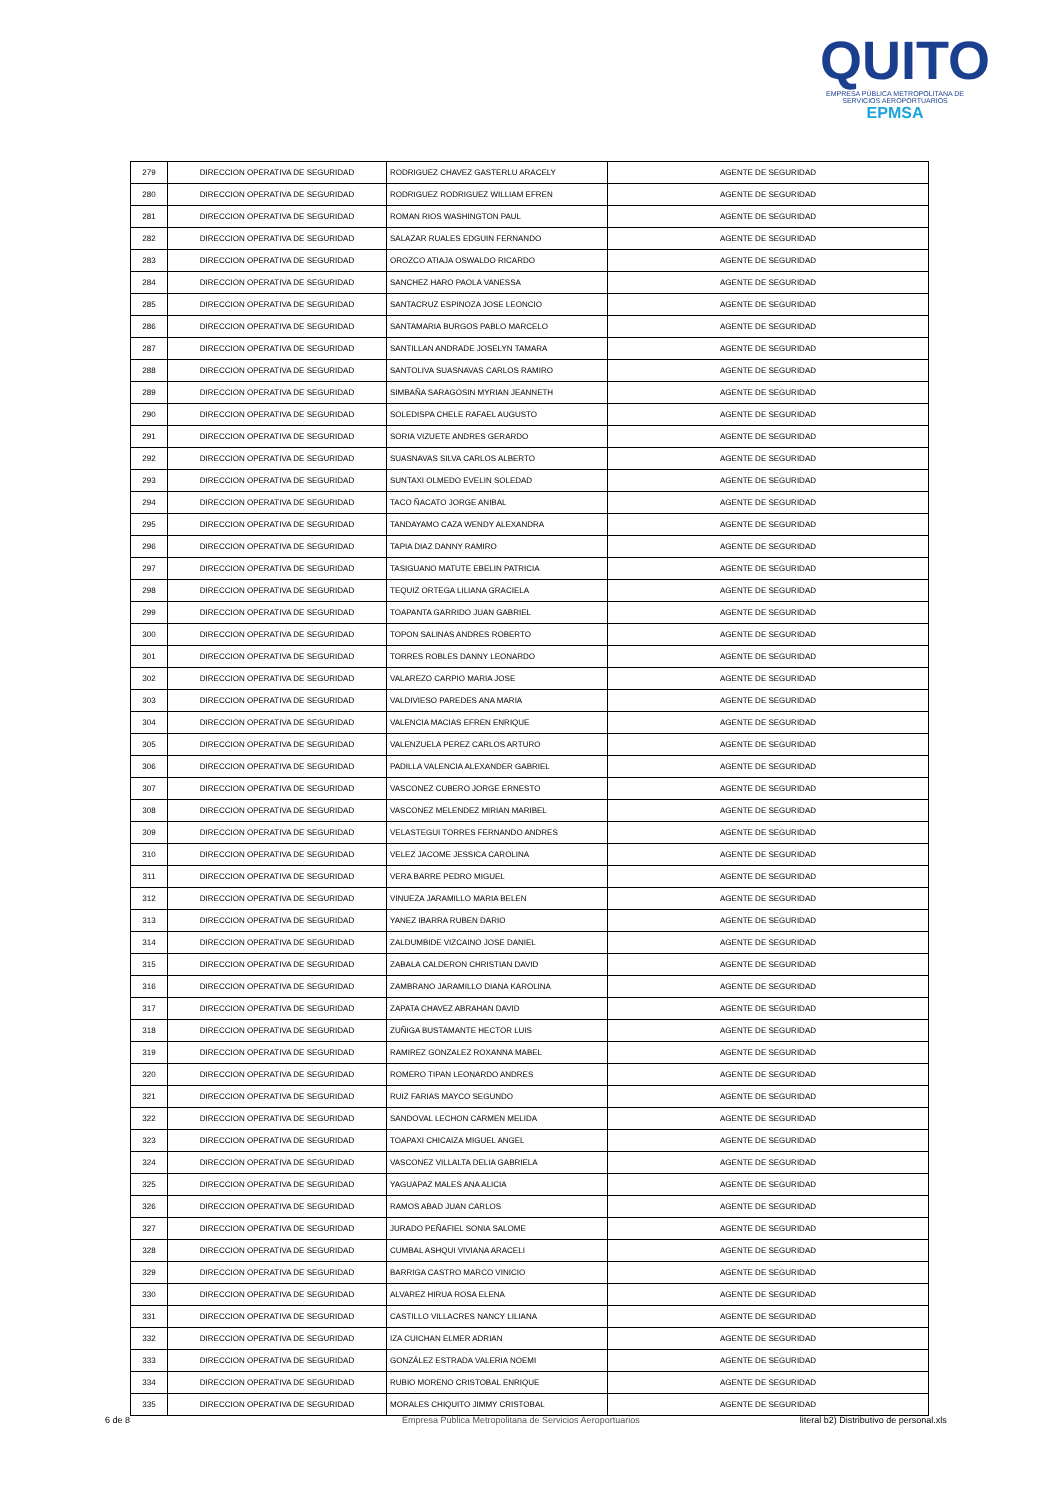QUITO
EMPRESA PÚBLICA METROPOLITANA DE SERVICIOS AEROPORTUARIOS EPMSA
| 279 | DIRECCION OPERATIVA DE SEGURIDAD | RODRIGUEZ CHAVEZ GASTERLU ARACELY | AGENTE DE SEGURIDAD |
| 280 | DIRECCION OPERATIVA DE SEGURIDAD | RODRIGUEZ RODRIGUEZ WILLIAM EFREN | AGENTE DE SEGURIDAD |
| 281 | DIRECCION OPERATIVA DE SEGURIDAD | ROMAN RIOS WASHINGTON PAUL | AGENTE DE SEGURIDAD |
| 282 | DIRECCION OPERATIVA DE SEGURIDAD | SALAZAR RUALES EDGUIN FERNANDO | AGENTE DE SEGURIDAD |
| 283 | DIRECCION OPERATIVA DE SEGURIDAD | OROZCO ATIAJA OSWALDO RICARDO | AGENTE DE SEGURIDAD |
| 284 | DIRECCION OPERATIVA DE SEGURIDAD | SANCHEZ HARO PAOLA VANESSA | AGENTE DE SEGURIDAD |
| 285 | DIRECCION OPERATIVA DE SEGURIDAD | SANTACRUZ ESPINOZA JOSE LEONCIO | AGENTE DE SEGURIDAD |
| 286 | DIRECCION OPERATIVA DE SEGURIDAD | SANTAMARIA BURGOS PABLO MARCELO | AGENTE DE SEGURIDAD |
| 287 | DIRECCION OPERATIVA DE SEGURIDAD | SANTILLAN ANDRADE JOSELYN TAMARA | AGENTE DE SEGURIDAD |
| 288 | DIRECCION OPERATIVA DE SEGURIDAD | SANTOLIVA SUASNAVAS CARLOS RAMIRO | AGENTE DE SEGURIDAD |
| 289 | DIRECCION OPERATIVA DE SEGURIDAD | SIMBAÑA SARAGOSIN MYRIAN JEANNETH | AGENTE DE SEGURIDAD |
| 290 | DIRECCION OPERATIVA DE SEGURIDAD | SOLEDISPA CHELE RAFAEL AUGUSTO | AGENTE DE SEGURIDAD |
| 291 | DIRECCION OPERATIVA DE SEGURIDAD | SORIA VIZUETE ANDRES GERARDO | AGENTE DE SEGURIDAD |
| 292 | DIRECCION OPERATIVA DE SEGURIDAD | SUASNAVAS SILVA CARLOS ALBERTO | AGENTE DE SEGURIDAD |
| 293 | DIRECCION OPERATIVA DE SEGURIDAD | SUNTAXI OLMEDO EVELIN SOLEDAD | AGENTE DE SEGURIDAD |
| 294 | DIRECCION OPERATIVA DE SEGURIDAD | TACO ÑACATO JORGE ANIBAL | AGENTE DE SEGURIDAD |
| 295 | DIRECCION OPERATIVA DE SEGURIDAD | TANDAYAMO CAZA WENDY ALEXANDRA | AGENTE DE SEGURIDAD |
| 296 | DIRECCION OPERATIVA DE SEGURIDAD | TAPIA DIAZ DANNY RAMIRO | AGENTE DE SEGURIDAD |
| 297 | DIRECCION OPERATIVA DE SEGURIDAD | TASIGUANO MATUTE EBELIN PATRICIA | AGENTE DE SEGURIDAD |
| 298 | DIRECCION OPERATIVA DE SEGURIDAD | TEQUIZ ORTEGA LILIANA GRACIELA | AGENTE DE SEGURIDAD |
| 299 | DIRECCION OPERATIVA DE SEGURIDAD | TOAPANTA GARRIDO JUAN GABRIEL | AGENTE DE SEGURIDAD |
| 300 | DIRECCION OPERATIVA DE SEGURIDAD | TOPON SALINAS ANDRES ROBERTO | AGENTE DE SEGURIDAD |
| 301 | DIRECCION OPERATIVA DE SEGURIDAD | TORRES ROBLES DANNY LEONARDO | AGENTE DE SEGURIDAD |
| 302 | DIRECCION OPERATIVA DE SEGURIDAD | VALAREZO CARPIO MARIA JOSE | AGENTE DE SEGURIDAD |
| 303 | DIRECCION OPERATIVA DE SEGURIDAD | VALDIVIESO PAREDES ANA MARIA | AGENTE DE SEGURIDAD |
| 304 | DIRECCION OPERATIVA DE SEGURIDAD | VALENCIA MACIAS EFREN ENRIQUE | AGENTE DE SEGURIDAD |
| 305 | DIRECCION OPERATIVA DE SEGURIDAD | VALENZUELA PEREZ CARLOS ARTURO | AGENTE DE SEGURIDAD |
| 306 | DIRECCION OPERATIVA DE SEGURIDAD | PADILLA VALENCIA ALEXANDER GABRIEL | AGENTE DE SEGURIDAD |
| 307 | DIRECCION OPERATIVA DE SEGURIDAD | VASCONEZ CUBERO JORGE ERNESTO | AGENTE DE SEGURIDAD |
| 308 | DIRECCION OPERATIVA DE SEGURIDAD | VASCONEZ MELENDEZ MIRIAN MARIBEL | AGENTE DE SEGURIDAD |
| 309 | DIRECCION OPERATIVA DE SEGURIDAD | VELASTEGUI TORRES FERNANDO ANDRES | AGENTE DE SEGURIDAD |
| 310 | DIRECCION OPERATIVA DE SEGURIDAD | VELEZ JACOME JESSICA CAROLINA | AGENTE DE SEGURIDAD |
| 311 | DIRECCION OPERATIVA DE SEGURIDAD | VERA BARRE PEDRO MIGUEL | AGENTE DE SEGURIDAD |
| 312 | DIRECCION OPERATIVA DE SEGURIDAD | VINUEZA JARAMILLO MARIA BELEN | AGENTE DE SEGURIDAD |
| 313 | DIRECCION OPERATIVA DE SEGURIDAD | YANEZ IBARRA RUBEN DARIO | AGENTE DE SEGURIDAD |
| 314 | DIRECCION OPERATIVA DE SEGURIDAD | ZALDUMBIDE VIZCAINO JOSE DANIEL | AGENTE DE SEGURIDAD |
| 315 | DIRECCION OPERATIVA DE SEGURIDAD | ZABALA CALDERON CHRISTIAN DAVID | AGENTE DE SEGURIDAD |
| 316 | DIRECCION OPERATIVA DE SEGURIDAD | ZAMBRANO JARAMILLO DIANA KAROLINA | AGENTE DE SEGURIDAD |
| 317 | DIRECCION OPERATIVA DE SEGURIDAD | ZAPATA CHAVEZ ABRAHAN DAVID | AGENTE DE SEGURIDAD |
| 318 | DIRECCION OPERATIVA DE SEGURIDAD | ZUÑIGA BUSTAMANTE HECTOR LUIS | AGENTE DE SEGURIDAD |
| 319 | DIRECCION OPERATIVA DE SEGURIDAD | RAMIREZ GONZALEZ ROXANNA MABEL | AGENTE DE SEGURIDAD |
| 320 | DIRECCION OPERATIVA DE SEGURIDAD | ROMERO TIPAN LEONARDO ANDRES | AGENTE DE SEGURIDAD |
| 321 | DIRECCION OPERATIVA DE SEGURIDAD | RUIZ FARIAS MAYCO SEGUNDO | AGENTE DE SEGURIDAD |
| 322 | DIRECCION OPERATIVA DE SEGURIDAD | SANDOVAL LECHON CARMEN MELIDA | AGENTE DE SEGURIDAD |
| 323 | DIRECCION OPERATIVA DE SEGURIDAD | TOAPAXI CHICAIZA MIGUEL ANGEL | AGENTE DE SEGURIDAD |
| 324 | DIRECCION OPERATIVA DE SEGURIDAD | VASCONEZ VILLALTA DELIA GABRIELA | AGENTE DE SEGURIDAD |
| 325 | DIRECCION OPERATIVA DE SEGURIDAD | YAGUAPAZ MALES ANA ALICIA | AGENTE DE SEGURIDAD |
| 326 | DIRECCION OPERATIVA DE SEGURIDAD | RAMOS ABAD JUAN CARLOS | AGENTE DE SEGURIDAD |
| 327 | DIRECCION OPERATIVA DE SEGURIDAD | JURADO PEÑAFIEL SONIA SALOME | AGENTE DE SEGURIDAD |
| 328 | DIRECCION OPERATIVA DE SEGURIDAD | CUMBAL ASHQUI VIVIANA ARACELI | AGENTE DE SEGURIDAD |
| 329 | DIRECCION OPERATIVA DE SEGURIDAD | BARRIGA CASTRO MARCO VINICIO | AGENTE DE SEGURIDAD |
| 330 | DIRECCION OPERATIVA DE SEGURIDAD | ALVAREZ HIRUA ROSA ELENA | AGENTE DE SEGURIDAD |
| 331 | DIRECCION OPERATIVA DE SEGURIDAD | CASTILLO VILLACRES NANCY LILIANA | AGENTE DE SEGURIDAD |
| 332 | DIRECCION OPERATIVA DE SEGURIDAD | IZA CUICHAN ELMER ADRIAN | AGENTE DE SEGURIDAD |
| 333 | DIRECCION OPERATIVA DE SEGURIDAD | GONZÁLEZ ESTRADA VALERIA NOEMI | AGENTE DE SEGURIDAD |
| 334 | DIRECCION OPERATIVA DE SEGURIDAD | RUBIO MORENO CRISTOBAL ENRIQUE | AGENTE DE SEGURIDAD |
| 335 | DIRECCION OPERATIVA DE SEGURIDAD | MORALES CHIQUITO JIMMY CRISTOBAL | AGENTE DE SEGURIDAD |
6 de 8 Empresa Pública Metropolitana de Servicios Aeroportuarios literal b2) Distributivo de personal.xls